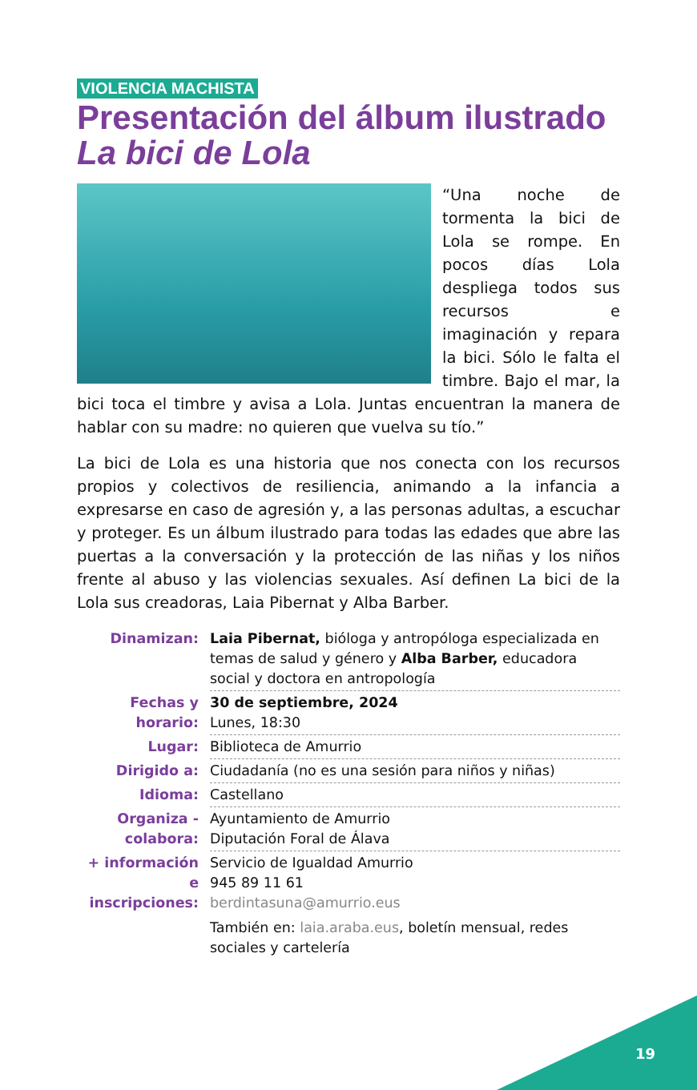VIOLENCIA MACHISTA
Presentación del álbum ilustrado La bici de Lola
“Una noche de tormenta la bici de Lola se rompe. En pocos días Lola despliega todos sus recursos e imaginación y repara la bici. Sólo le falta el timbre. Bajo el mar, la bici toca el timbre y avisa a Lola. Juntas encuentran la manera de hablar con su madre: no quieren que vuelva su tío.”
La bici de Lola es una historia que nos conecta con los recursos propios y colectivos de resiliencia, animando a la infancia a expresarse en caso de agresión y, a las personas adultas, a escuchar y proteger. Es un álbum ilustrado para todas las edades que abre las puertas a la conversación y la protección de las niñas y los niños frente al abuso y las violencias sexuales. Así definen La bici de la Lola sus creadoras, Laia Pibernat y Alba Barber.
| Dinamizan: | Laia Pibernat, bióloga y antropóloga especializada en temas de salud y género y Alba Barber, educadora social y doctora en antropología |
| Fechas y horario: | 30 de septiembre, 2024 Lunes, 18:30 |
| Lugar: | Biblioteca de Amurrio |
| Dirigido a: | Ciudadanía (no es una sesión para niños y niñas) |
| Idioma: | Castellano |
| Organiza - colabora: | Ayuntamiento de Amurrio Diputación Foral de Álava |
| + información e inscripciones: | Servicio de Igualdad Amurrio 945 89 11 61 berdintasuna@amurrio.eus También en: laia.araba.eus , boletín mensual, redes sociales y cartelería |
19